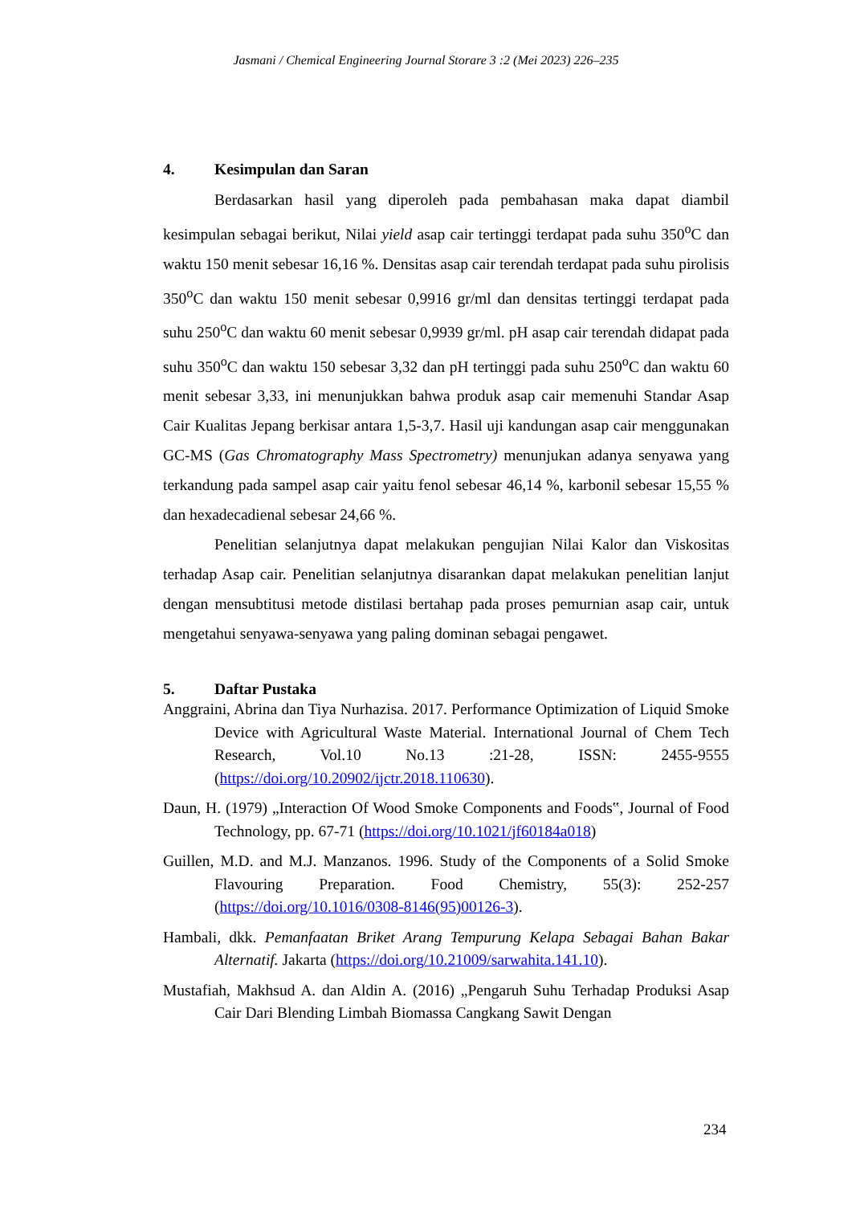Jasmani / Chemical Engineering Journal Storare 3 :2 (Mei 2023) 226–235
4. Kesimpulan dan Saran
Berdasarkan hasil yang diperoleh pada pembahasan maka dapat diambil kesimpulan sebagai berikut, Nilai yield asap cair tertinggi terdapat pada suhu 350<sup>o</sup>C dan waktu 150 menit sebesar 16,16 %. Densitas asap cair terendah terdapat pada suhu pirolisis 350<sup>o</sup>C dan waktu 150 menit sebesar 0,9916 gr/ml dan densitas tertinggi terdapat pada suhu 250<sup>o</sup>C dan waktu 60 menit sebesar 0,9939 gr/ml. pH asap cair terendah didapat pada suhu 350<sup>o</sup>C dan waktu 150 sebesar 3,32 dan pH tertinggi pada suhu 250<sup>o</sup>C dan waktu 60 menit sebesar 3,33, ini menunjukkan bahwa produk asap cair memenuhi Standar Asap Cair Kualitas Jepang berkisar antara 1,5-3,7. Hasil uji kandungan asap cair menggunakan GC-MS (Gas Chromatography Mass Spectrometry) menunjukan adanya senyawa yang terkandung pada sampel asap cair yaitu fenol sebesar 46,14 %, karbonil sebesar 15,55 % dan hexadecadienal sebesar 24,66 %.
Penelitian selanjutnya dapat melakukan pengujian Nilai Kalor dan Viskositas terhadap Asap cair. Penelitian selanjutnya disarankan dapat melakukan penelitian lanjut dengan mensubtitusi metode distilasi bertahap pada proses pemurnian asap cair, untuk mengetahui senyawa-senyawa yang paling dominan sebagai pengawet.
5. Daftar Pustaka
Anggraini, Abrina dan Tiya Nurhazisa. 2017. Performance Optimization of Liquid Smoke Device with Agricultural Waste Material. International Journal of Chem Tech Research, Vol.10 No.13 :21-28, ISSN: 2455-9555 (https://doi.org/10.20902/ijctr.2018.110630).
Daun, H. (1979) „Interaction Of Wood Smoke Components and Foods‟, Journal of Food Technology, pp. 67-71 (https://doi.org/10.1021/jf60184a018)
Guillen, M.D. and M.J. Manzanos. 1996. Study of the Components of a Solid Smoke Flavouring Preparation. Food Chemistry, 55(3): 252-257 (https://doi.org/10.1016/0308-8146(95)00126-3).
Hambali, dkk. Pemanfaatan Briket Arang Tempurung Kelapa Sebagai Bahan Bakar Alternatif. Jakarta (https://doi.org/10.21009/sarwahita.141.10).
Mustafiah, Makhsud A. dan Aldin A. (2016) „Pengaruh Suhu Terhadap Produksi Asap Cair Dari Blending Limbah Biomassa Cangkang Sawit Dengan
234